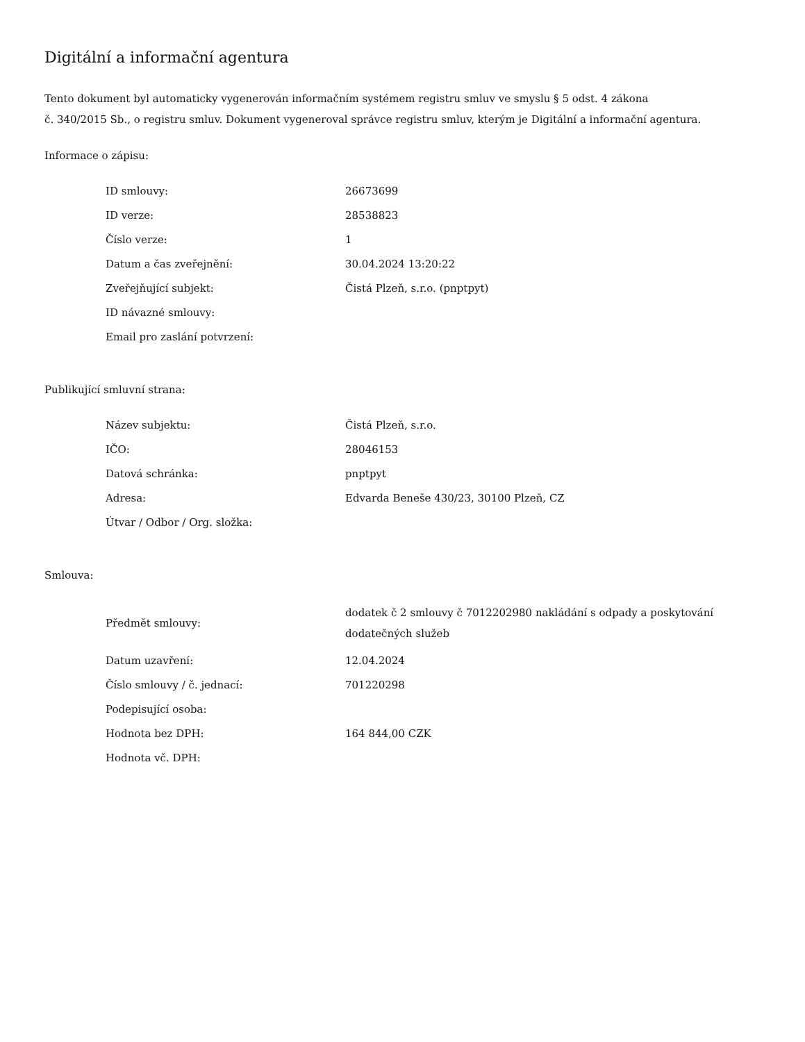Digitální a informační agentura
Tento dokument byl automaticky vygenerován informačním systémem registru smluv ve smyslu § 5 odst. 4 zákona
č. 340/2015 Sb., o registru smluv. Dokument vygeneroval správce registru smluv, kterým je Digitální a informační agentura.
Informace o zápisu:
| ID smlouvy: | 26673699 |
| ID verze: | 28538823 |
| Číslo verze: | 1 |
| Datum a čas zveřejnění: | 30.04.2024 13:20:22 |
| Zveřejňující subjekt: | Čistá Plzeň, s.r.o. (pnptpyt) |
| ID návazné smlouvy: | |
| Email pro zaslání potvrzení: | |
Publikující smluvní strana:
| Název subjektu: | Čistá Plzeň, s.r.o. |
| IČO: | 28046153 |
| Datová schránka: | pnptpyt |
| Adresa: | Edvarda Beneše 430/23, 30100 Plzeň, CZ |
| Útvar / Odbor / Org. složka: | |
Smlouva:
| Předmět smlouvy: | dodatek č 2 smlouvy č 7012202980 nakládání s odpady a poskytování dodatečných služeb |
| Datum uzavření: | 12.04.2024 |
| Číslo smlouvy / č. jednací: | 701220298 |
| Podepisující osoba: | |
| Hodnota bez DPH: | 164 844,00 CZK |
| Hodnota vč. DPH: | |